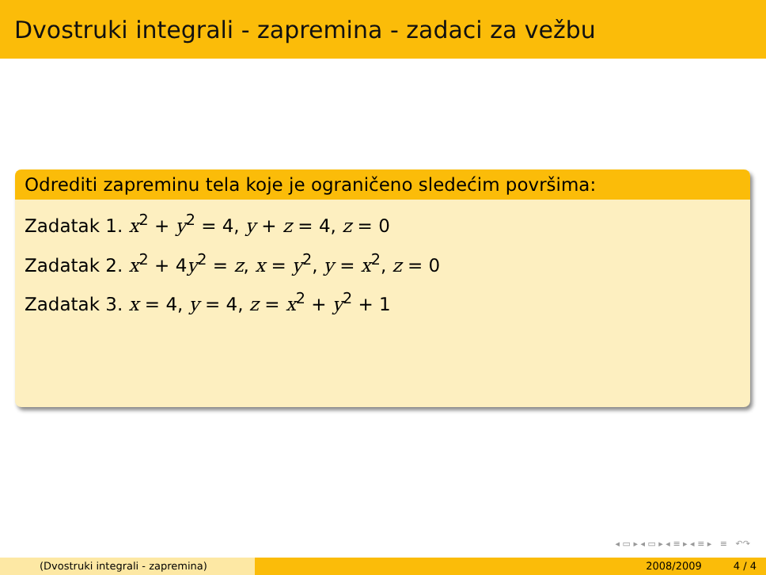Dvostruki integrali - zapremina - zadaci za vežbu
Odrediti zapreminu tela koje je ograničeno sledećim površima:
Zadatak 1. x<sup>2</sup> + y<sup>2</sup> = 4, y + z = 4, z = 0
Zadatak 2. x<sup>2</sup> + 4y<sup>2</sup> = z, x = y<sup>2</sup>, y = x<sup>2</sup>, z = 0
Zadatak 3. x = 4, y = 4, z = x<sup>2</sup> + y<sup>2</sup> + 1
◂ ▭ ▸ ◂ ▭ ▸ ◂ ≡ ▸ ◂ ≡ ▸ ≡ ↶↷
(Dvostruki integrali - zapremina) 2008/2009 4 / 4